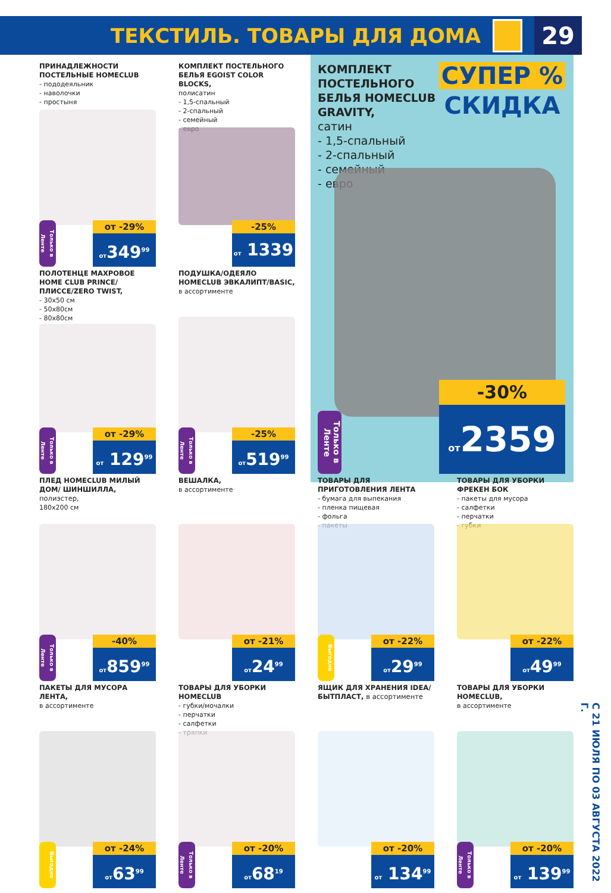ТЕКСТИЛЬ. ТОВАРЫ ДЛЯ ДОМА
29
ПРИНАДЛЕЖНОСТИ ПОСТЕЛЬНЫЕ HOMECLUB
- пододеяльник
- наволочки
- простыня
Только в Ленте
от -29%
от349<sup>99</sup>
КОМПЛЕКТ ПОСТЕЛЬНОГО БЕЛЬЯ EGOIST COLOR BLOCKS,
полисатин
- 1,5-спальный
- 2-спальный
- семейный
- евро
-25%
от 1339
КОМПЛЕКТ ПОСТЕЛЬНОГО БЕЛЬЯ HOMECLUB GRAVITY,
сатин
- 1,5-спальный
- 2-спальный
- семейный
- евро
СУПЕР %
СКИДКА
Только в Ленте
-30%
от2359
ПОЛОТЕНЦЕ МАХРОВОЕ HOME CLUB PRINCE/ПЛИССЕ/ZERO TWIST,
- 30x50 см
- 50x80см
- 80x80см
Только в Ленте
от -29%
от 129<sup>99</sup>
ПОДУШКА/ОДЕЯЛО HOMECLUB ЭВКАЛИПТ/BASIC,
в ассортименте
Только в Ленте
-25%
от519<sup>99</sup>
ПЛЕД HOMECLUB МИЛЫЙ ДОМ/ ШИНШИЛЛА, полиэстер,
180x200 см
Только в Ленте
-40%
от859<sup>99</sup>
ВЕШАЛКА,
в ассортименте
от -21%
от24<sup>99</sup>
ТОВАРЫ ДЛЯ ПРИГОТОВЛЕНИЯ ЛЕНТА
- бумага для выпекания
- пленка пищевая
- фольга
- пакеты
Выгодно
от -22%
от29<sup>99</sup>
ТОВАРЫ ДЛЯ УБОРКИ ФРЕКЕН БОК
- пакеты для мусора
- салфетки
- перчатки
- губки
от -22%
от49<sup>99</sup>
ПАКЕТЫ ДЛЯ МУСОРА ЛЕНТА,
в ассортименте
Выгодно
от -24%
от63<sup>99</sup>
ТОВАРЫ ДЛЯ УБОРКИ HOMECLUB
- губки/мочалки
- перчатки
- салфетки
- тряпки
Только в Ленте
от -20%
от68<sup>19</sup>
ЯЩИК ДЛЯ ХРАНЕНИЯ IDEA/ БЫТПЛАСТ, в ассортименте
от -20%
от 134<sup>99</sup>
ТОВАРЫ ДЛЯ УБОРКИ HOMECLUB,
в ассортименте
Только в Ленте
от -20%
от 139<sup>99</sup>
С 21 ИЮЛЯ ПО 03 АВГУСТА 2022 Г.